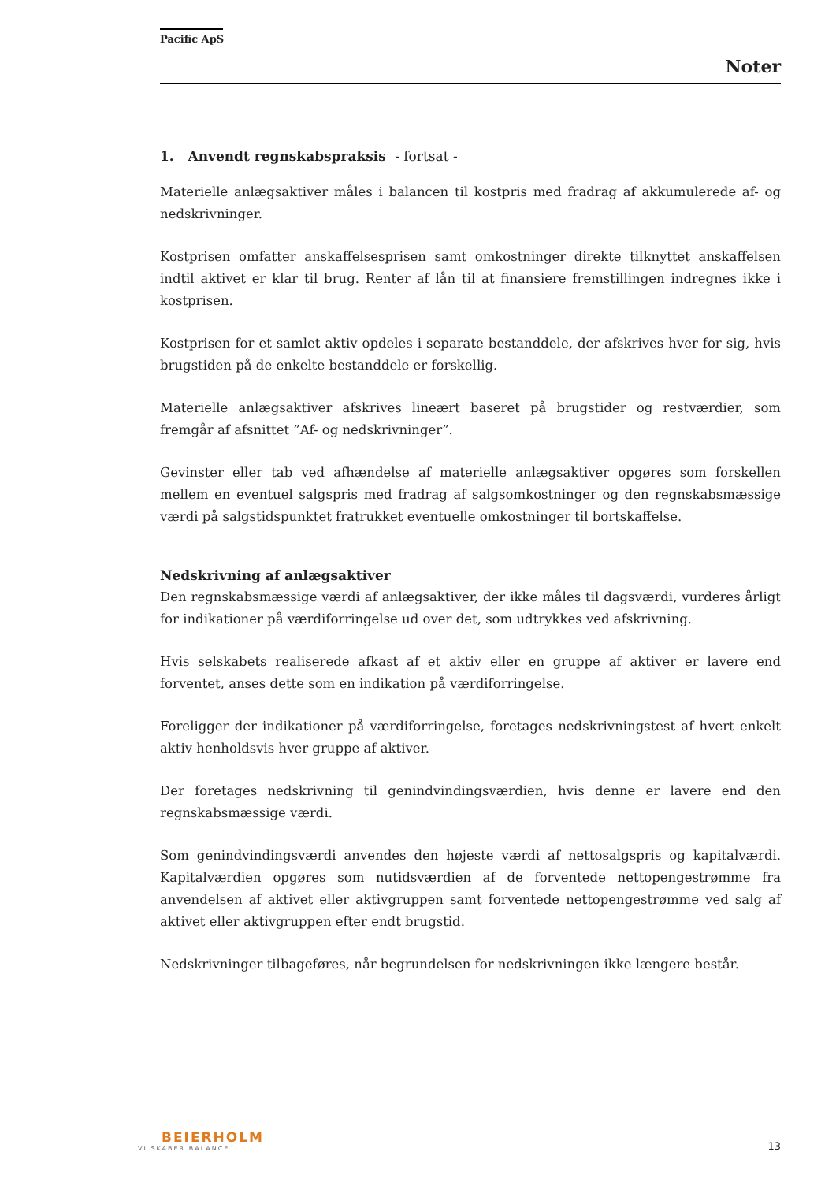Pacific ApS
Noter
1. Anvendt regnskabspraksis - fortsat -
Materielle anlægsaktiver måles i balancen til kostpris med fradrag af akkumulerede af- og nedskrivninger.
Kostprisen omfatter anskaffelsesprisen samt omkostninger direkte tilknyttet anskaffelsen indtil aktivet er klar til brug. Renter af lån til at finansiere fremstillingen indregnes ikke i kostprisen.
Kostprisen for et samlet aktiv opdeles i separate bestanddele, der afskrives hver for sig, hvis brugstiden på de enkelte bestanddele er forskellig.
Materielle anlægsaktiver afskrives lineært baseret på brugstider og restværdier, som fremgår af afsnittet ”Af- og nedskrivninger”.
Gevinster eller tab ved afhændelse af materielle anlægsaktiver opgøres som forskellen mellem en eventuel salgspris med fradrag af salgsomkostninger og den regnskabsmæssige værdi på salgstidspunktet fratrukket eventuelle omkostninger til bortskaffelse.
Nedskrivning af anlægsaktiver
Den regnskabsmæssige værdi af anlægsaktiver, der ikke måles til dagsværdi, vurderes årligt for indikationer på værdiforringelse ud over det, som udtrykkes ved afskrivning.
Hvis selskabets realiserede afkast af et aktiv eller en gruppe af aktiver er lavere end forventet, anses dette som en indikation på værdiforringelse.
Foreligger der indikationer på værdiforringelse, foretages nedskrivningstest af hvert enkelt aktiv henholdsvis hver gruppe af aktiver.
Der foretages nedskrivning til genindvindingsværdien, hvis denne er lavere end den regnskabsmæssige værdi.
Som genindvindingsværdi anvendes den højeste værdi af nettosalgspris og kapitalværdi. Kapitalværdien opgøres som nutidsværdien af de forventede nettopengestrømme fra anvendelsen af aktivet eller aktivgruppen samt forventede nettopengestrømme ved salg af aktivet eller aktivgruppen efter endt brugstid.
Nedskrivninger tilbageføres, når begrundelsen for nedskrivningen ikke længere består.
BEIERHOLM
VI SKABER BALANCE
13